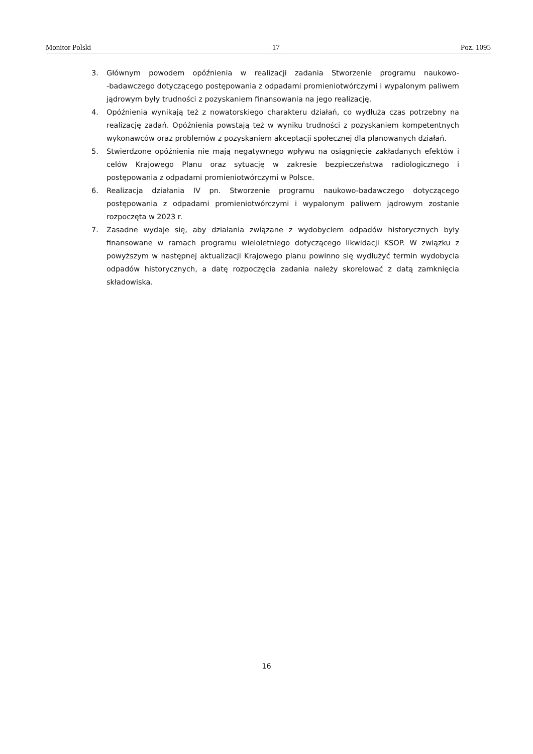Monitor Polski – 17 – Poz. 1095
3. Głównym powodem opóźnienia w realizacji zadania Stworzenie programu naukowo-‑badawczego dotyczącego postępowania z odpadami promieniotwórczymi i wypalonym paliwem jądrowym były trudności z pozyskaniem finansowania na jego realizację.
4. Opóźnienia wynikają też z nowatorskiego charakteru działań, co wydłuża czas potrzebny na realizację zadań. Opóźnienia powstają też w wyniku trudności z pozyskaniem kompetentnych wykonawców oraz problemów z pozyskaniem akceptacji społecznej dla planowanych działań.
5. Stwierdzone opóźnienia nie mają negatywnego wpływu na osiągnięcie zakładanych efektów i celów Krajowego Planu oraz sytuację w zakresie bezpieczeństwa radiologicznego i postępowania z odpadami promieniotwórczymi w Polsce.
6. Realizacja działania IV pn. Stworzenie programu naukowo-badawczego dotyczącego postępowania z odpadami promieniotwórczymi i wypalonym paliwem jądrowym zostanie rozpoczęta w 2023 r.
7. Zasadne wydaje się, aby działania związane z wydobyciem odpadów historycznych były finansowane w ramach programu wieloletniego dotyczącego likwidacji KSOP. W związku z powyższym w następnej aktualizacji Krajowego planu powinno się wydłużyć termin wydobycia odpadów historycznych, a datę rozpoczęcia zadania należy skorelować z datą zamknięcia składowiska.
16